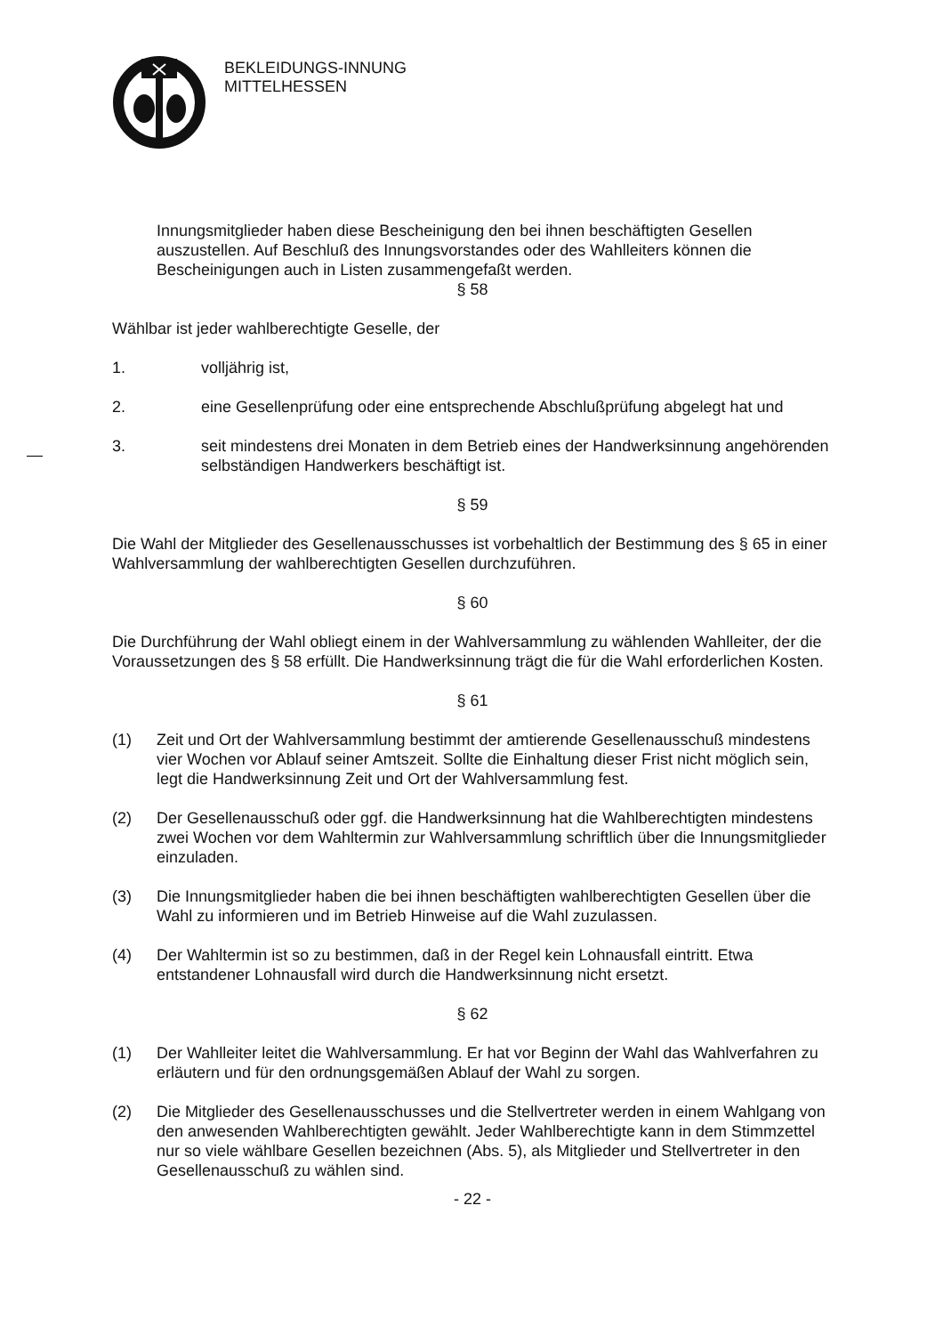BEKLEIDUNGS-INNUNG
MITTELHESSEN
Innungsmitglieder haben diese Bescheinigung den bei ihnen beschäftigten Gesellen auszustellen. Auf Beschluß des Innungsvorstandes oder des Wahlleiters können die Bescheinigungen auch in Listen zusammengefaßt werden.
§ 58
Wählbar ist jeder wahlberechtigte Geselle, der
1. volljährig ist,
2. eine Gesellenprüfung oder eine entsprechende Abschlußprüfung abgelegt hat und
3. seit mindestens drei Monaten in dem Betrieb eines der Handwerksinnung angehörenden selbständigen Handwerkers beschäftigt ist.
§ 59
Die Wahl der Mitglieder des Gesellenausschusses ist vorbehaltlich der Bestimmung des § 65 in einer Wahlversammlung der wahlberechtigten Gesellen durchzuführen.
§ 60
Die Durchführung der Wahl obliegt einem in der Wahlversammlung zu wählenden Wahlleiter, der die Voraussetzungen des § 58 erfüllt. Die Handwerksinnung trägt die für die Wahl erforderlichen Kosten.
§ 61
(1) Zeit und Ort der Wahlversammlung bestimmt der amtierende Gesellenausschuß mindestens vier Wochen vor Ablauf seiner Amtszeit. Sollte die Einhaltung dieser Frist nicht möglich sein, legt die Handwerksinnung Zeit und Ort der Wahlversammlung fest.
(2) Der Gesellenausschuß oder ggf. die Handwerksinnung hat die Wahlberechtigten mindestens zwei Wochen vor dem Wahltermin zur Wahlversammlung schriftlich über die Innungsmitglieder einzuladen.
(3) Die Innungsmitglieder haben die bei ihnen beschäftigten wahlberechtigten Gesellen über die Wahl zu informieren und im Betrieb Hinweise auf die Wahl zuzulassen.
(4) Der Wahltermin ist so zu bestimmen, daß in der Regel kein Lohnausfall eintritt. Etwa entstandener Lohnausfall wird durch die Handwerksinnung nicht ersetzt.
§ 62
(1) Der Wahlleiter leitet die Wahlversammlung. Er hat vor Beginn der Wahl das Wahlverfahren zu erläutern und für den ordnungsgemäßen Ablauf der Wahl zu sorgen.
(2) Die Mitglieder des Gesellenausschusses und die Stellvertreter werden in einem Wahlgang von den anwesenden Wahlberechtigten gewählt. Jeder Wahlberechtigte kann in dem Stimmzettel nur so viele wählbare Gesellen bezeichnen (Abs. 5), als Mitglieder und Stellvertreter in den Gesellenausschuß zu wählen sind.
- 22 -